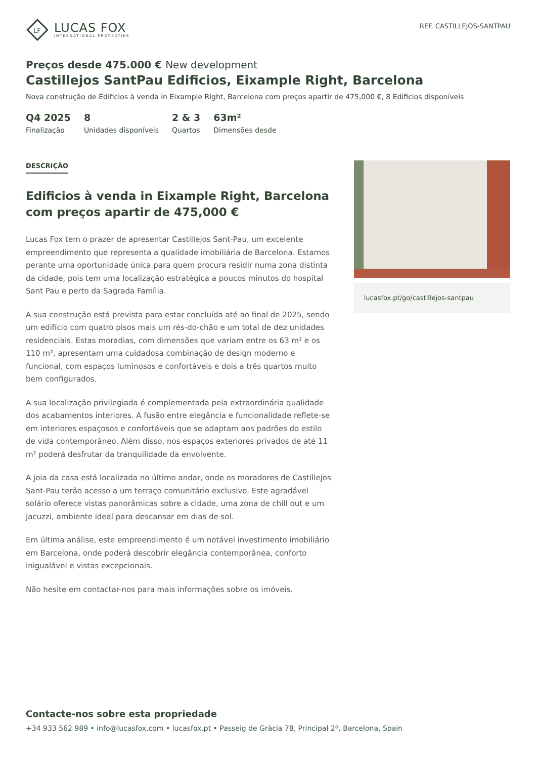LF
LUCAS FOX
INTERNATIONAL PROPERTIES
REF. CASTILLEJOS-SANTPAU
Preços desde 475.000 € New development
Castillejos SantPau Edificios, Eixample Right, Barcelona
Nova construção de Edificios à venda in Eixample Right, Barcelona com preços apartir de 475,000 €, 8 Edificios disponíveis
Q4 2025
Finalização
8
Unidades disponíveis
2 & 3
Quartos
63m²
Dimensões desde
DESCRIÇÃO
Edificios à venda in Eixample Right, Barcelona com preços apartir de 475,000 €
Lucas Fox tem o prazer de apresentar Castillejos Sant-Pau, um excelente empreendimento que representa a qualidade imobiliária de Barcelona. Estamos perante uma oportunidade única para quem procura residir numa zona distinta da cidade, pois tem uma localização estratégica a poucos minutos do hospital Sant Pau e perto da Sagrada Família.
A sua construção está prevista para estar concluída até ao final de 2025, sendo um edifício com quatro pisos mais um rés-do-chão e um total de dez unidades residenciais. Estas moradias, com dimensões que variam entre os 63 m² e os 110 m², apresentam uma cuidadosa combinação de design moderno e funcional, com espaços luminosos e confortáveis e dois a três quartos muito bem configurados.
A sua localização privilegiada é complementada pela extraordinária qualidade dos acabamentos interiores. A fusão entre elegância e funcionalidade reflete-se em interiores espaçosos e confortáveis que se adaptam aos padrões do estilo de vida contemporâneo. Além disso, nos espaços exteriores privados de até 11 m² poderá desfrutar da tranquilidade da envolvente.
A joia da casa está localizada no último andar, onde os moradores de Castillejos Sant-Pau terão acesso a um terraço comunitário exclusivo. Este agradável solário oferece vistas panorâmicas sobre a cidade, uma zona de chill out e um jacuzzi, ambiente ideal para descansar em dias de sol.
Em última análise, este empreendimento é um notável investimento imobiliário em Barcelona, onde poderá descobrir elegância contemporânea, conforto inigualável e vistas excepcionais.
Não hesite em contactar-nos para mais informações sobre os imóveis.
lucasfox.pt/go/castillejos-santpau
Contacte-nos sobre esta propriedade
+34 933 562 989 • info@lucasfox.com • lucasfox.pt • Passeig de Gràcia 78, Principal 2º, Barcelona, Spain